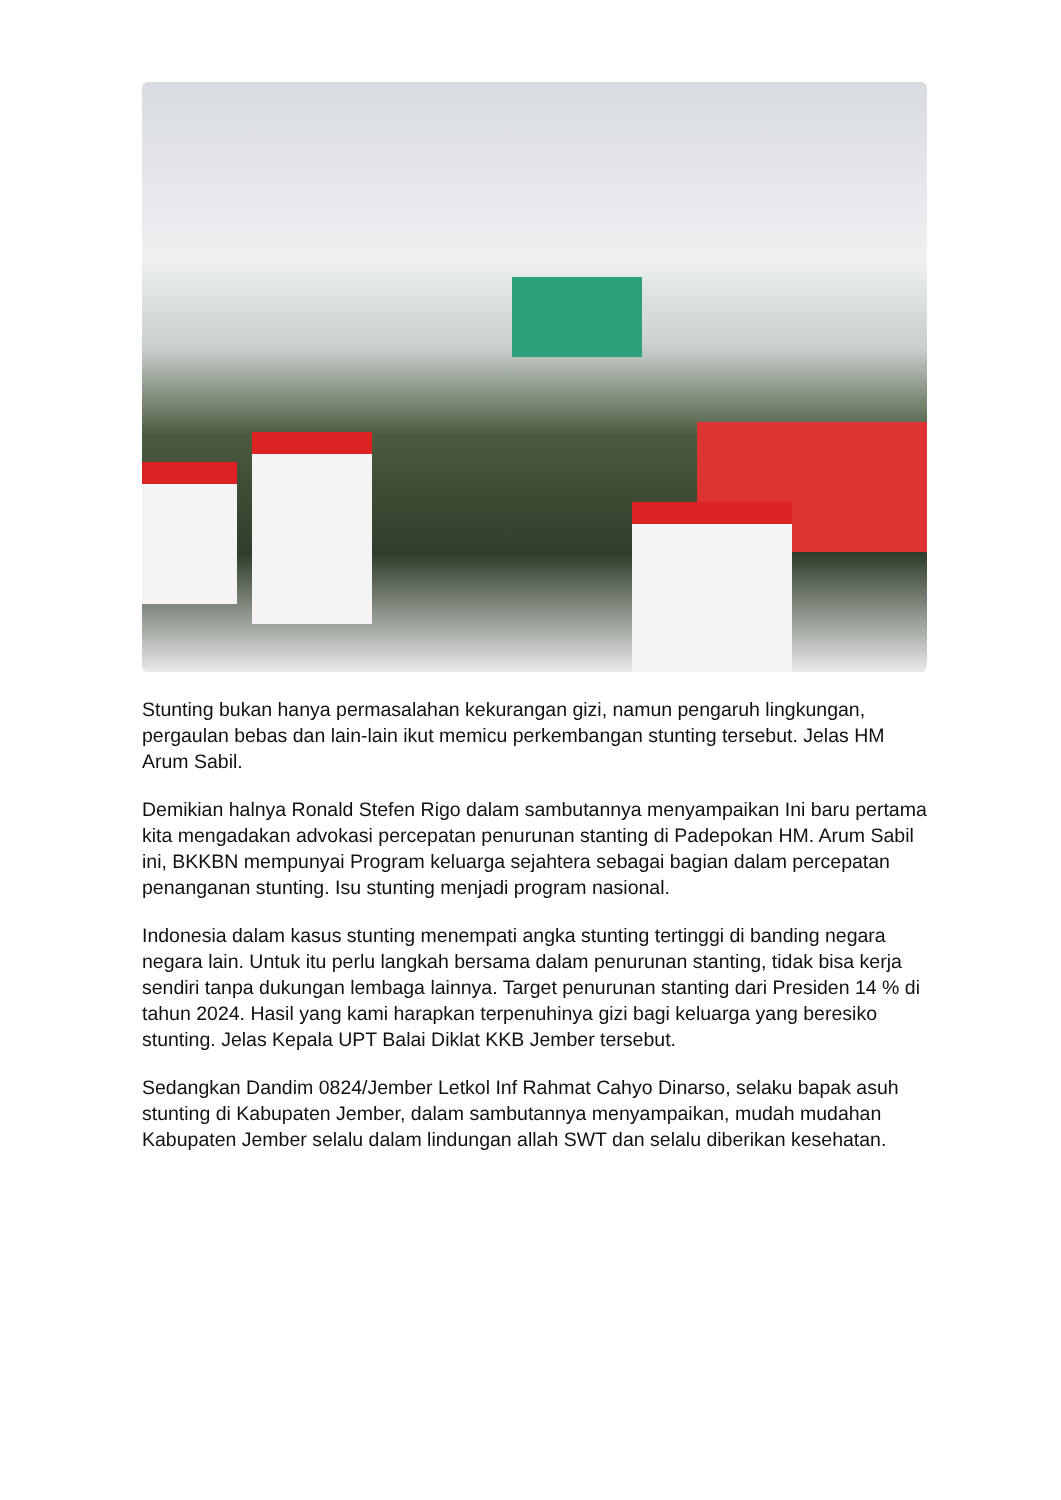Stunting bukan hanya permasalahan kekurangan gizi, namun pengaruh lingkungan, pergaulan bebas dan lain-lain ikut memicu perkembangan stunting tersebut. Jelas HM Arum Sabil.
Demikian halnya Ronald Stefen Rigo dalam sambutannya menyampaikan Ini baru pertama kita mengadakan advokasi percepatan penurunan stanting di Padepokan HM. Arum Sabil ini, BKKBN mempunyai Program keluarga sejahtera sebagai bagian dalam percepatan penanganan stunting. Isu stunting menjadi program nasional.
Indonesia dalam kasus stunting menempati angka stunting tertinggi di banding negara negara lain. Untuk itu perlu langkah bersama dalam penurunan stanting, tidak bisa kerja sendiri tanpa dukungan lembaga lainnya. Target penurunan stanting dari Presiden 14 % di tahun 2024. Hasil yang kami harapkan terpenuhinya gizi bagi keluarga yang beresiko stunting. Jelas Kepala UPT Balai Diklat KKB Jember tersebut.
Sedangkan Dandim 0824/Jember Letkol Inf Rahmat Cahyo Dinarso, selaku bapak asuh stunting di Kabupaten Jember, dalam sambutannya menyampaikan, mudah mudahan Kabupaten Jember selalu dalam lindungan allah SWT dan selalu diberikan kesehatan.